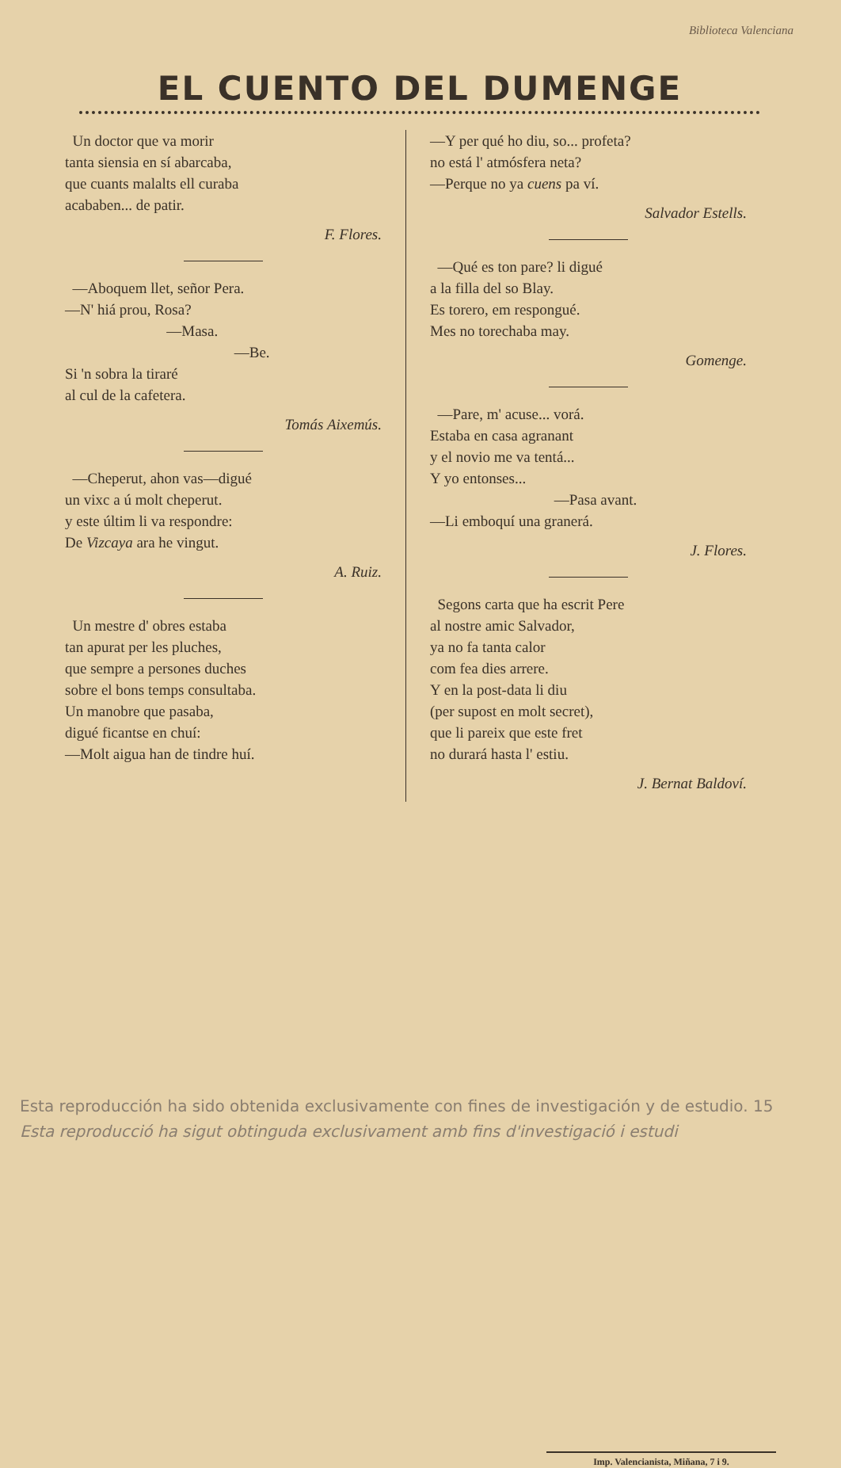Biblioteca Valenciana
EL CUENTO DEL DUMENGE
Un doctor que va morir
tanta siensia en sí abarcaba,
que cuants malalts ell curaba
acababen... de patir.
F. Flores.
—Aboquem llet, señor Pera.
—N' hiá prou, Rosa?
—Masa.
—Be.
Si 'n sobra la tiraré
al cul de la cafetera.
Tomás Aixemús.
—Cheperut, ahon vas—digué
un vixc a ú molt cheperut.
y este últim li va respondre:
De Vizcaya ara he vingut.
A. Ruiz.
Un mestre d' obres estaba
tan apurat per les pluches,
que sempre a persones duches
sobre el bons temps consultaba.
Un manobre que pasaba,
digué ficantse en chuí:
—Molt aigua han de tindre huí.
—Y per qué ho diu, so... profeta?
no está l' atmósfera neta?
—Perque no ya cuens pa ví.
Salvador Estells.
—Qué es ton pare? li digué
a la filla del so Blay.
Es torero, em respongué.
Mes no torechaba may.
Gomenge.
—Pare, m' acuse... vorá.
Estaba en casa agranant
y el novio me va tentá...
Y yo entonses...
—Pasa avant.
—Li emboquí una granerá.
J. Flores.
Segons carta que ha escrit Pere
al nostre amic Salvador,
ya no fa tanta calor
com fea dies arrere.
Y en la post-data li diu
(per supost en molt secret),
que li pareix que este fret
no durará hasta l' estiu.
J. Bernat Baldoví.
Imp. Valencianista, Miñana, 7 i 9.
Esta reproducción ha sido obtenida exclusivamente con fines de investigación y de estudio. 15
Esta reproducció ha sigut obtinguda exclusivament amb fins d'investigació i estudi